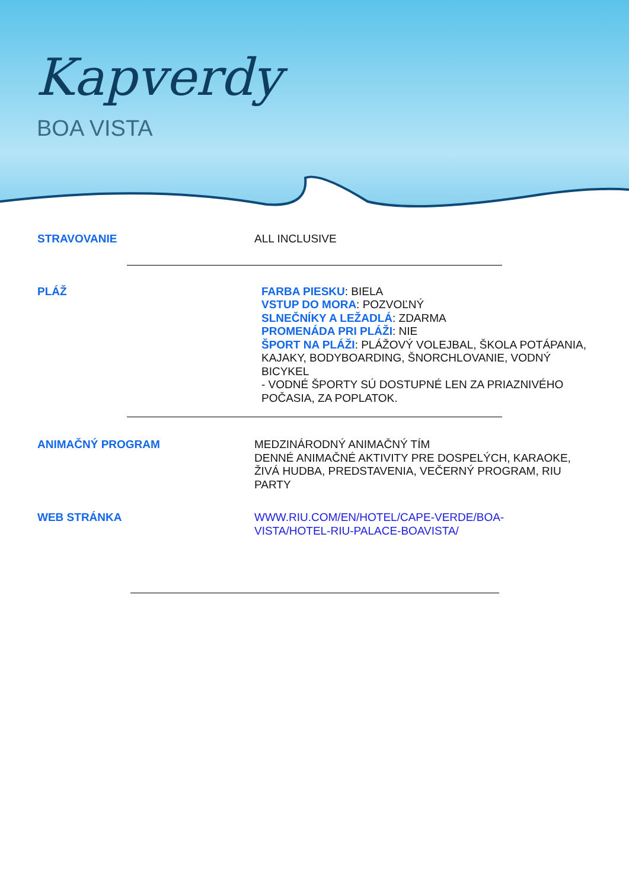Kapverdy
BOA VISTA
STRAVOVANIE
ALL INCLUSIVE
PLÁŽ
FARBA PIESKU: BIELA
VSTUP DO MORA: POZVOĽNÝ
SLNEČNÍKY A LEŽADLÁ: ZDARMA
PROMENÁDA PRI PLÁŽI: NIE
ŠPORT NA PLÁŽI: PLÁŽOVÝ VOLEJBAL, ŠKOLA POTÁPANIA, KAJAKY, BODYBOARDING, ŠNORCHLOVANIE, VODNÝ BICYKEL
- VODNÉ ŠPORTY SÚ DOSTUPNÉ LEN ZA PRIAZNIVÉHO POČASIA, ZA POPLATOK.
ANIMAČNÝ PROGRAM
MEDZINÁRODNÝ ANIMAČNÝ TÍM
DENNÉ ANIMAČNÉ AKTIVITY PRE DOSPELÝCH, KARAOKE, ŽIVÁ HUDBA, PREDSTAVENIA, VEČERNÝ PROGRAM, RIU PARTY
WEB STRÁNKA
WWW.RIU.COM/EN/HOTEL/CAPE-VERDE/BOA-
VISTA/HOTEL-RIU-PALACE-BOAVISTA/